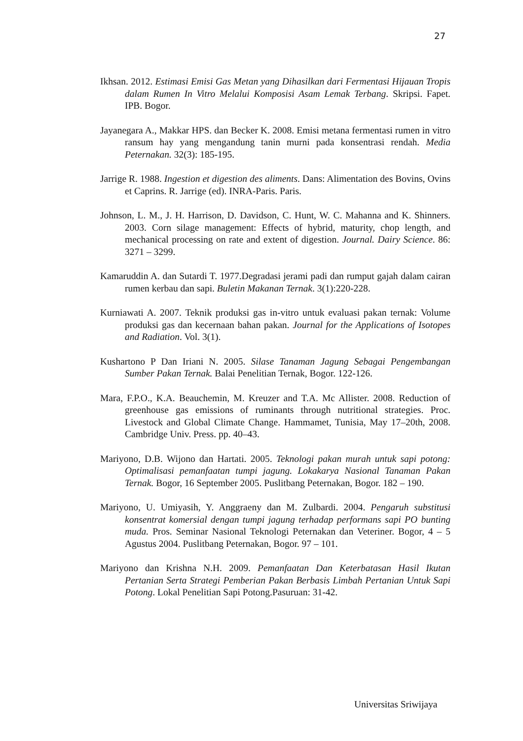27
Ikhsan. 2012. Estimasi Emisi Gas Metan yang Dihasilkan dari Fermentasi Hijauan Tropis dalam Rumen In Vitro Melalui Komposisi Asam Lemak Terbang. Skripsi. Fapet. IPB. Bogor.
Jayanegara A., Makkar HPS. dan Becker K. 2008. Emisi metana fermentasi rumen in vitro ransum hay yang mengandung tanin murni pada konsentrasi rendah. Media Peternakan. 32(3): 185-195.
Jarrige R. 1988. Ingestion et digestion des aliments. Dans: Alimentation des Bovins, Ovins et Caprins. R. Jarrige (ed). INRA-Paris. Paris.
Johnson, L. M., J. H. Harrison, D. Davidson, C. Hunt, W. C. Mahanna and K. Shinners. 2003. Corn silage management: Effects of hybrid, maturity, chop length, and mechanical processing on rate and extent of digestion. Journal. Dairy Science. 86: 3271 – 3299.
Kamaruddin A. dan Sutardi T. 1977.Degradasi jerami padi dan rumput gajah dalam cairan rumen kerbau dan sapi. Buletin Makanan Ternak. 3(1):220-228.
Kurniawati A. 2007. Teknik produksi gas in-vitro untuk evaluasi pakan ternak: Volume produksi gas dan kecernaan bahan pakan. Journal for the Applications of Isotopes and Radiation. Vol. 3(1).
Kushartono P Dan Iriani N. 2005. Silase Tanaman Jagung Sebagai Pengembangan Sumber Pakan Ternak. Balai Penelitian Ternak, Bogor. 122-126.
Mara, F.P.O., K.A. Beauchemin, M. Kreuzer and T.A. Mc Allister. 2008. Reduction of greenhouse gas emissions of ruminants through nutritional strategies. Proc. Livestock and Global Climate Change. Hammamet, Tunisia, May 17–20th, 2008. Cambridge Univ. Press. pp. 40–43.
Mariyono, D.B. Wijono dan Hartati. 2005. Teknologi pakan murah untuk sapi potong: Optimalisasi pemanfaatan tumpi jagung. Lokakarya Nasional Tanaman Pakan Ternak. Bogor, 16 September 2005. Puslitbang Peternakan, Bogor. 182 – 190.
Mariyono, U. Umiyasih, Y. Anggraeny dan M. Zulbardi. 2004. Pengaruh substitusi konsentrat komersial dengan tumpi jagung terhadap performans sapi PO bunting muda. Pros. Seminar Nasional Teknologi Peternakan dan Veteriner. Bogor, 4 – 5 Agustus 2004. Puslitbang Peternakan, Bogor. 97 – 101.
Mariyono dan Krishna N.H. 2009. Pemanfaatan Dan Keterbatasan Hasil Ikutan Pertanian Serta Strategi Pemberian Pakan Berbasis Limbah Pertanian Untuk Sapi Potong. Lokal Penelitian Sapi Potong.Pasuruan: 31-42.
Universitas Sriwijaya